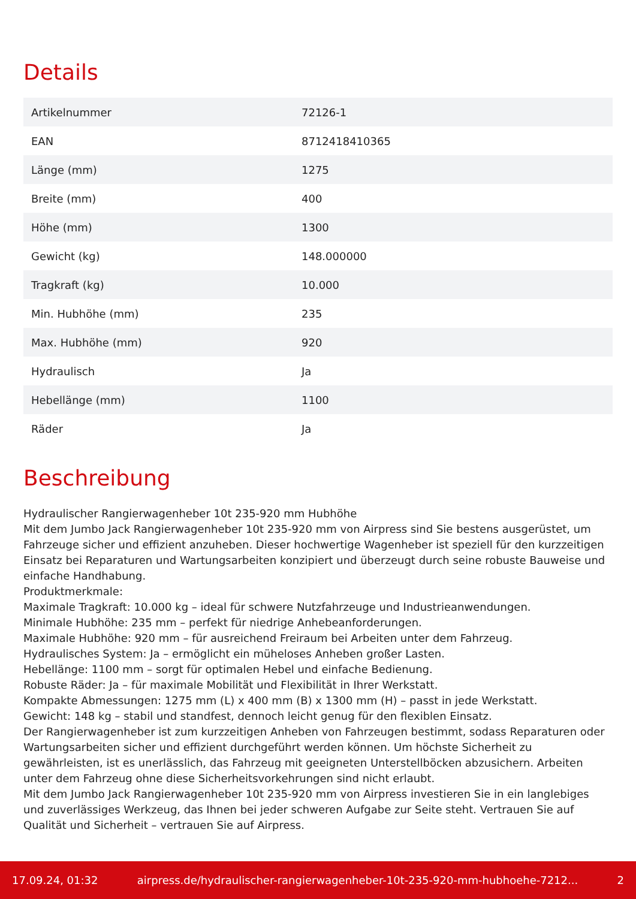Details
| Artikelnummer | 72126-1 |
| EAN | 8712418410365 |
| Länge (mm) | 1275 |
| Breite (mm) | 400 |
| Höhe (mm) | 1300 |
| Gewicht (kg) | 148.000000 |
| Tragkraft (kg) | 10.000 |
| Min. Hubhöhe (mm) | 235 |
| Max. Hubhöhe (mm) | 920 |
| Hydraulisch | Ja |
| Hebellänge (mm) | 1100 |
| Räder | Ja |
Beschreibung
Hydraulischer Rangierwagenheber 10t 235-920 mm Hubhöhe
Mit dem Jumbo Jack Rangierwagenheber 10t 235-920 mm von Airpress sind Sie bestens ausgerüstet, um Fahrzeuge sicher und effizient anzuheben. Dieser hochwertige Wagenheber ist speziell für den kurzzeitigen Einsatz bei Reparaturen und Wartungsarbeiten konzipiert und überzeugt durch seine robuste Bauweise und einfache Handhabung.
Produktmerkmale:
Maximale Tragkraft: 10.000 kg – ideal für schwere Nutzfahrzeuge und Industrieanwendungen.
Minimale Hubhöhe: 235 mm – perfekt für niedrige Anhebeanforderungen.
Maximale Hubhöhe: 920 mm – für ausreichend Freiraum bei Arbeiten unter dem Fahrzeug.
Hydraulisches System: Ja – ermöglicht ein müheloses Anheben großer Lasten.
Hebellänge: 1100 mm – sorgt für optimalen Hebel und einfache Bedienung.
Robuste Räder: Ja – für maximale Mobilität und Flexibilität in Ihrer Werkstatt.
Kompakte Abmessungen: 1275 mm (L) x 400 mm (B) x 1300 mm (H) – passt in jede Werkstatt.
Gewicht: 148 kg – stabil und standfest, dennoch leicht genug für den flexiblen Einsatz.
Der Rangierwagenheber ist zum kurzzeitigen Anheben von Fahrzeugen bestimmt, sodass Reparaturen oder Wartungsarbeiten sicher und effizient durchgeführt werden können. Um höchste Sicherheit zu gewährleisten, ist es unerlässlich, das Fahrzeug mit geeigneten Unterstellböcken abzusichern. Arbeiten unter dem Fahrzeug ohne diese Sicherheitsvorkehrungen sind nicht erlaubt.
Mit dem Jumbo Jack Rangierwagenheber 10t 235-920 mm von Airpress investieren Sie in ein langlebiges und zuverlässiges Werkzeug, das Ihnen bei jeder schweren Aufgabe zur Seite steht. Vertrauen Sie auf Qualität und Sicherheit – vertrauen Sie auf Airpress.
17.09.24, 01:32 airpress.de/hydraulischer-rangierwagenheber-10t-235-920-mm-hubhoehe-7212... 2